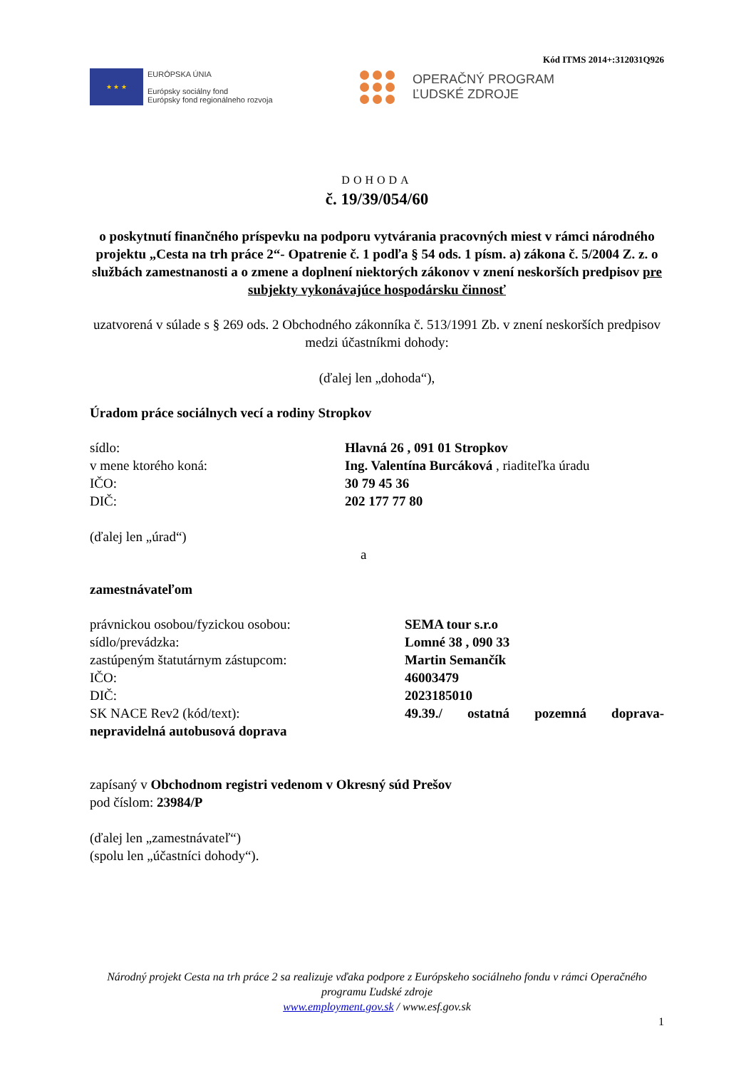Kód ITMS 2014+:312031Q926
★ ★ ★
EURÓPSKA ÚNIA
Európsky sociálny fond
Európsky fond regionálneho rozvoja
OPERAČNÝ PROGRAM
ĽUDSKÉ ZDROJE
DOHODA
č. 19/39/054/60
o poskytnutí finančného príspevku na podporu vytvárania pracovných miest v rámci národného projektu „Cesta na trh práce 2“- Opatrenie č. 1 podľa § 54 ods. 1 písm. a) zákona č. 5/2004 Z. z. o službách zamestnanosti a o zmene a doplnení niektorých zákonov v znení neskorších predpisov pre subjekty vykonávajúce hospodársku činnosť
uzatvorená v súlade s § 269 ods. 2 Obchodného zákonníka č. 513/1991 Zb. v znení neskorších predpisov
medzi účastníkmi dohody:
(ďalej len „dohoda“),
Úradom práce sociálnych vecí a rodiny Stropkov
sídlo: Hlavná 26 , 091 01 Stropkov
v mene ktorého koná: Ing. Valentína Burcáková , riaditeľka úradu
IČO: 30 79 45 36
DIČ: 202 177 77 80
(ďalej len „úrad“)
a
zamestnávateľom
právnickou osobou/fyzickou osobou: SEMA tour s.r.o
sídlo/prevádzka: Lomné 38 , 090 33
zastúpeným štatutárnym zástupcom: Martin Semančík
IČO: 46003479
DIČ: 2023185010
SK NACE Rev2 (kód/text): 49.39./ ostatná pozemná doprava-
nepravidelná autobusová doprava
zapísaný v Obchodnom registri vedenom v Okresný súd Prešov
pod číslom: 23984/P
(ďalej len „zamestnávateľ“)
(spolu len „účastníci dohody“).
Národný projekt Cesta na trh práce 2 sa realizuje vďaka podpore z Európskeho sociálneho fondu v rámci Operačného programu Ľudské zdroje
www.employment.gov.sk / www.esf.gov.sk
1